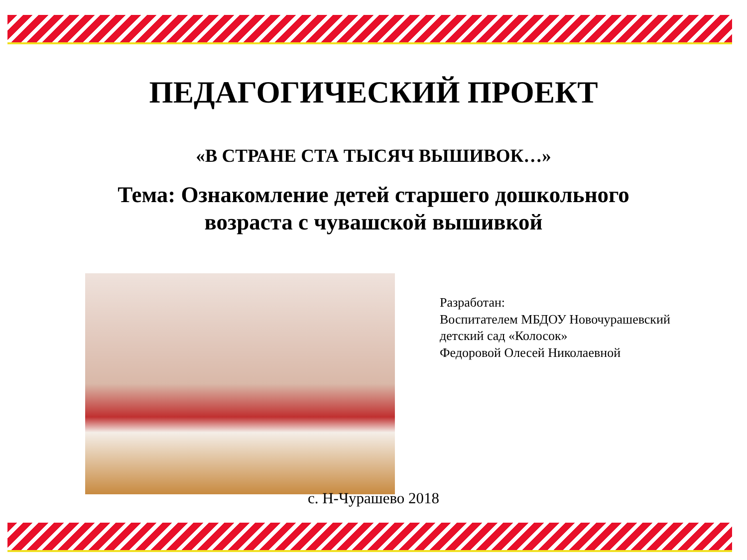ПЕДАГОГИЧЕСКИЙ ПРОЕКТ
«В СТРАНЕ СТА ТЫСЯЧ ВЫШИВОК…»
Тема: Ознакомление детей старшего дошкольного
возраста с чувашской вышивкой
Разработан:
Воспитателем МБДОУ Новочурашевский
детский сад «Колосок»
Федоровой Олесей Николаевной
с. Н-Чурашево 2018